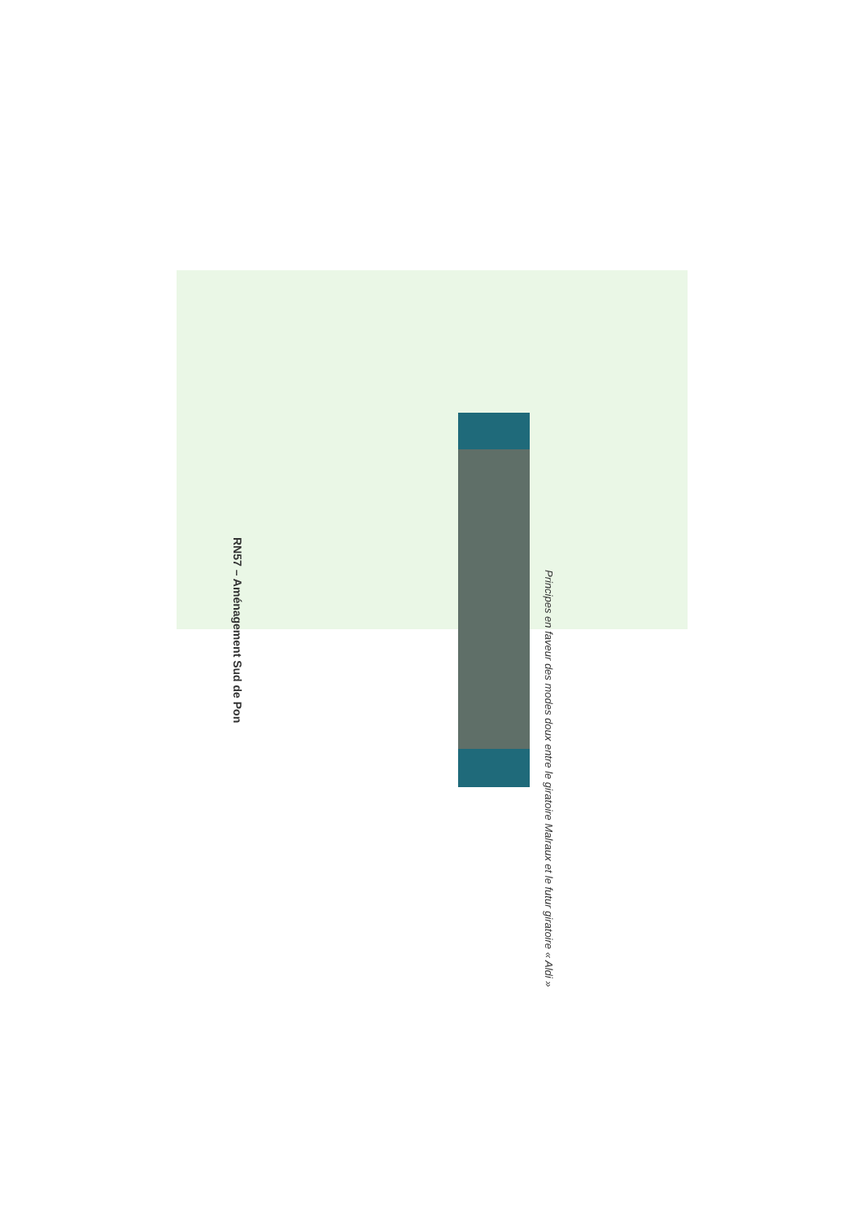RN57 – Aménagement Sud de Pon
Principes en faveur des modes doux entre le giratoire Malraux et le futur giratoire « Aldi »